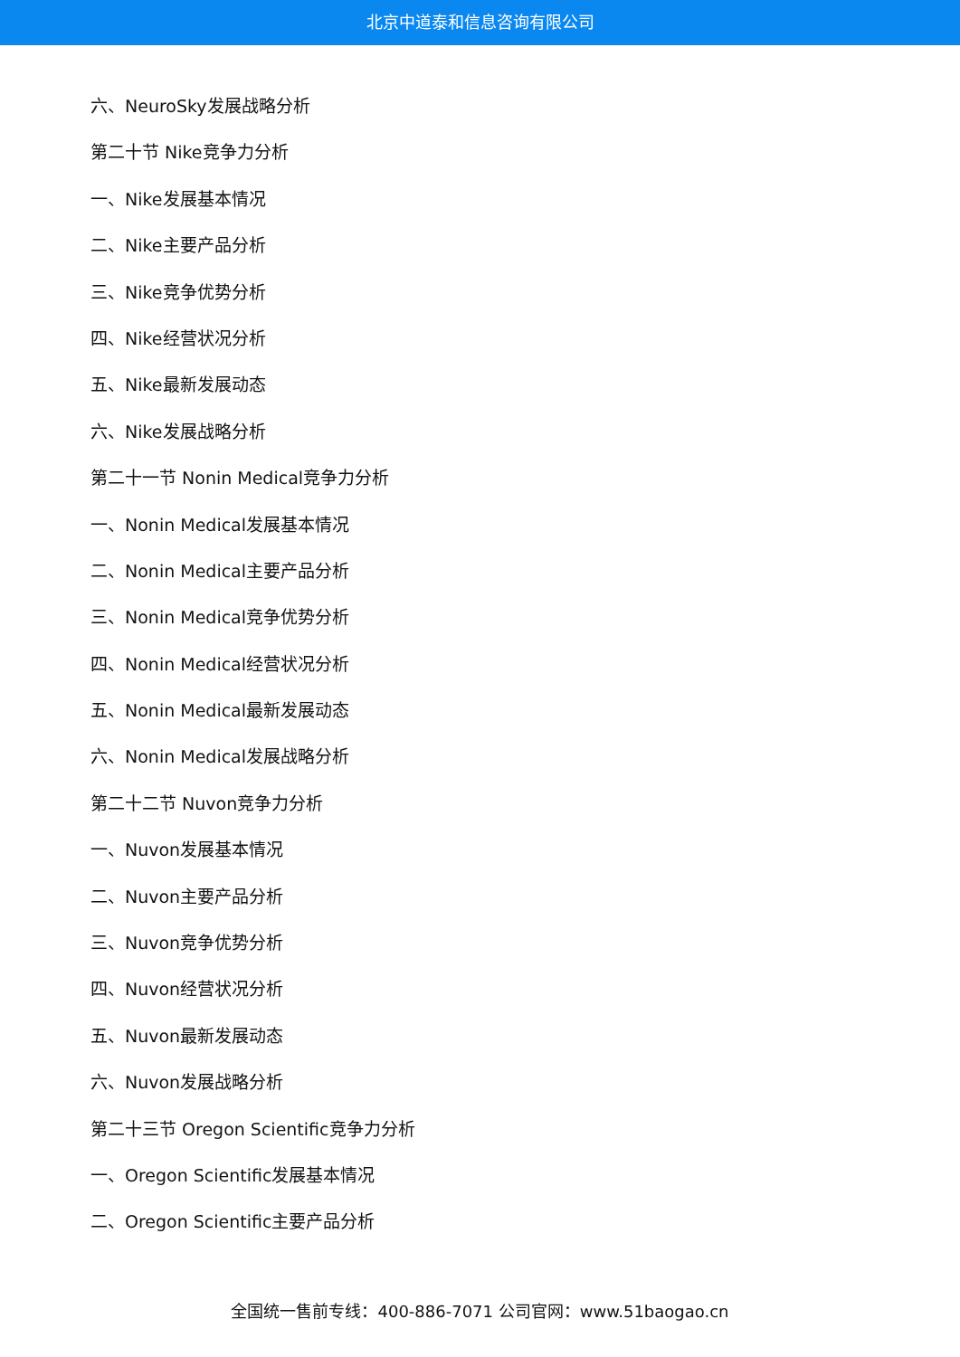北京中道泰和信息咨询有限公司
六、NeuroSky发展战略分析
第二十节 Nike竞争力分析
一、Nike发展基本情况
二、Nike主要产品分析
三、Nike竞争优势分析
四、Nike经营状况分析
五、Nike最新发展动态
六、Nike发展战略分析
第二十一节 Nonin Medical竞争力分析
一、Nonin Medical发展基本情况
二、Nonin Medical主要产品分析
三、Nonin Medical竞争优势分析
四、Nonin Medical经营状况分析
五、Nonin Medical最新发展动态
六、Nonin Medical发展战略分析
第二十二节 Nuvon竞争力分析
一、Nuvon发展基本情况
二、Nuvon主要产品分析
三、Nuvon竞争优势分析
四、Nuvon经营状况分析
五、Nuvon最新发展动态
六、Nuvon发展战略分析
第二十三节 Oregon Scientific竞争力分析
一、Oregon Scientific发展基本情况
二、Oregon Scientific主要产品分析
全国统一售前专线：400-886-7071 公司官网：www.51baogao.cn